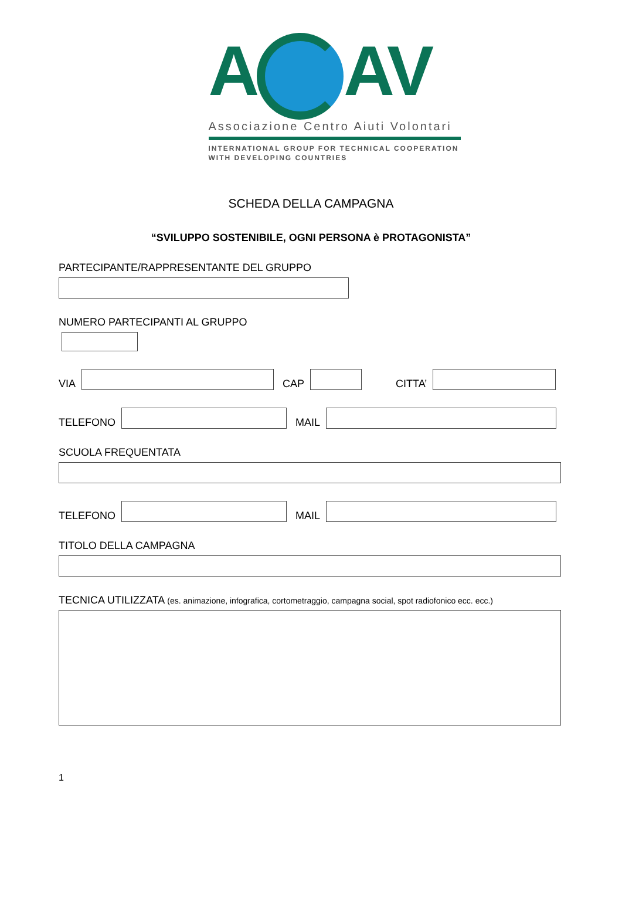A AV
Associazione Centro Aiuti Volontari
INTERNATIONAL GROUP FOR TECHNICAL COOPERATION
WITH DEVELOPING COUNTRIES
SCHEDA DELLA CAMPAGNA
“SVILUPPO SOSTENIBILE, OGNI PERSONA è PROTAGONISTA”
PARTECIPANTE/RAPPRESENTANTE DEL GRUPPO
NUMERO PARTECIPANTI AL GRUPPO
VIA
CAP
CITTA’
TELEFONO
MAIL
SCUOLA FREQUENTATA
TELEFONO
MAIL
TITOLO DELLA CAMPAGNA
TECNICA UTILIZZATA (es. animazione, infografica, cortometraggio, campagna social, spot radiofonico ecc. ecc.)
1